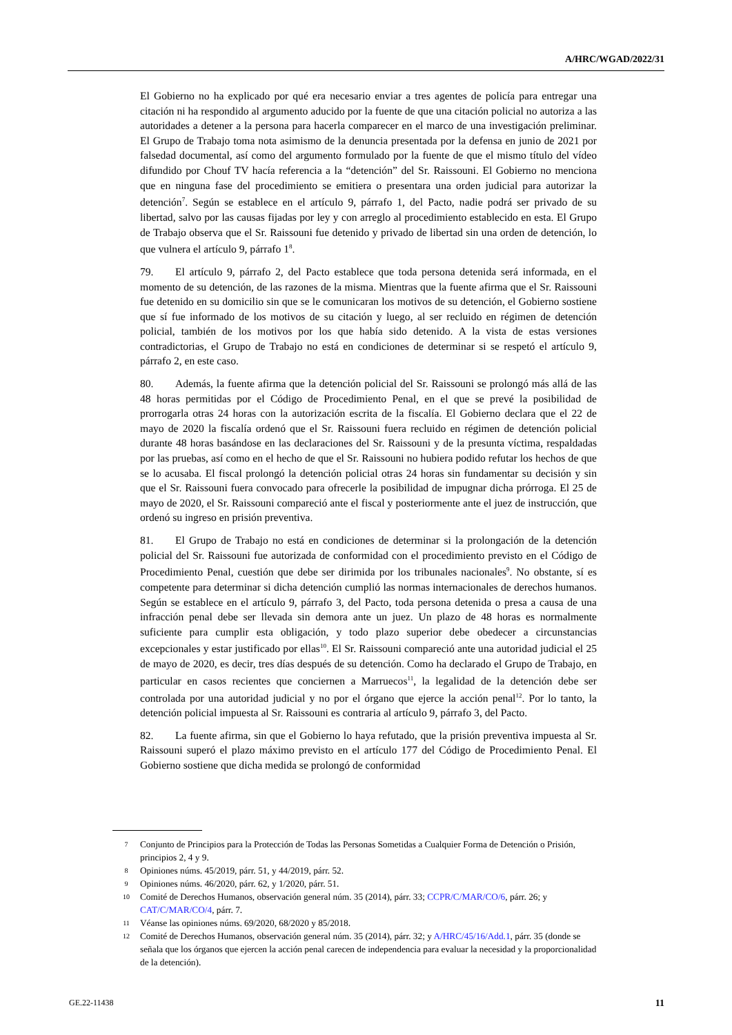A/HRC/WGAD/2022/31
El Gobierno no ha explicado por qué era necesario enviar a tres agentes de policía para entregar una citación ni ha respondido al argumento aducido por la fuente de que una citación policial no autoriza a las autoridades a detener a la persona para hacerla comparecer en el marco de una investigación preliminar. El Grupo de Trabajo toma nota asimismo de la denuncia presentada por la defensa en junio de 2021 por falsedad documental, así como del argumento formulado por la fuente de que el mismo título del vídeo difundido por Chouf TV hacía referencia a la “detención” del Sr. Raissouni. El Gobierno no menciona que en ninguna fase del procedimiento se emitiera o presentara una orden judicial para autorizar la detención<sup>7</sup>. Según se establece en el artículo 9, párrafo 1, del Pacto, nadie podrá ser privado de su libertad, salvo por las causas fijadas por ley y con arreglo al procedimiento establecido en esta. El Grupo de Trabajo observa que el Sr. Raissouni fue detenido y privado de libertad sin una orden de detención, lo que vulnera el artículo 9, párrafo 1<sup>8</sup>.
79. El artículo 9, párrafo 2, del Pacto establece que toda persona detenida será informada, en el momento de su detención, de las razones de la misma. Mientras que la fuente afirma que el Sr. Raissouni fue detenido en su domicilio sin que se le comunicaran los motivos de su detención, el Gobierno sostiene que sí fue informado de los motivos de su citación y luego, al ser recluido en régimen de detención policial, también de los motivos por los que había sido detenido. A la vista de estas versiones contradictorias, el Grupo de Trabajo no está en condiciones de determinar si se respetó el artículo 9, párrafo 2, en este caso.
80. Además, la fuente afirma que la detención policial del Sr. Raissouni se prolongó más allá de las 48 horas permitidas por el Código de Procedimiento Penal, en el que se prevé la posibilidad de prorrogarla otras 24 horas con la autorización escrita de la fiscalía. El Gobierno declara que el 22 de mayo de 2020 la fiscalía ordenó que el Sr. Raissouni fuera recluido en régimen de detención policial durante 48 horas basándose en las declaraciones del Sr. Raissouni y de la presunta víctima, respaldadas por las pruebas, así como en el hecho de que el Sr. Raissouni no hubiera podido refutar los hechos de que se lo acusaba. El fiscal prolongó la detención policial otras 24 horas sin fundamentar su decisión y sin que el Sr. Raissouni fuera convocado para ofrecerle la posibilidad de impugnar dicha prórroga. El 25 de mayo de 2020, el Sr. Raissouni compareció ante el fiscal y posteriormente ante el juez de instrucción, que ordenó su ingreso en prisión preventiva.
81. El Grupo de Trabajo no está en condiciones de determinar si la prolongación de la detención policial del Sr. Raissouni fue autorizada de conformidad con el procedimiento previsto en el Código de Procedimiento Penal, cuestión que debe ser dirimida por los tribunales nacionales<sup>9</sup>. No obstante, sí es competente para determinar si dicha detención cumplió las normas internacionales de derechos humanos. Según se establece en el artículo 9, párrafo 3, del Pacto, toda persona detenida o presa a causa de una infracción penal debe ser llevada sin demora ante un juez. Un plazo de 48 horas es normalmente suficiente para cumplir esta obligación, y todo plazo superior debe obedecer a circunstancias excepcionales y estar justificado por ellas<sup>10</sup>. El Sr. Raissouni compareció ante una autoridad judicial el 25 de mayo de 2020, es decir, tres días después de su detención. Como ha declarado el Grupo de Trabajo, en particular en casos recientes que conciernen a Marruecos<sup>11</sup>, la legalidad de la detención debe ser controlada por una autoridad judicial y no por el órgano que ejerce la acción penal<sup>12</sup>. Por lo tanto, la detención policial impuesta al Sr. Raissouni es contraria al artículo 9, párrafo 3, del Pacto.
82. La fuente afirma, sin que el Gobierno lo haya refutado, que la prisión preventiva impuesta al Sr. Raissouni superó el plazo máximo previsto en el artículo 177 del Código de Procedimiento Penal. El Gobierno sostiene que dicha medida se prolongó de conformidad
7 Conjunto de Principios para la Protección de Todas las Personas Sometidas a Cualquier Forma de Detención o Prisión, principios 2, 4 y 9.
8 Opiniones núms. 45/2019, párr. 51, y 44/2019, párr. 52.
9 Opiniones núms. 46/2020, párr. 62, y 1/2020, párr. 51.
10 Comité de Derechos Humanos, observación general núm. 35 (2014), párr. 33; CCPR/C/MAR/CO/6, párr. 26; y CAT/C/MAR/CO/4, párr. 7.
11 Véanse las opiniones núms. 69/2020, 68/2020 y 85/2018.
12 Comité de Derechos Humanos, observación general núm. 35 (2014), párr. 32; y A/HRC/45/16/Add.1, párr. 35 (donde se señala que los órganos que ejercen la acción penal carecen de independencia para evaluar la necesidad y la proporcionalidad de la detención).
GE.22-11438 11